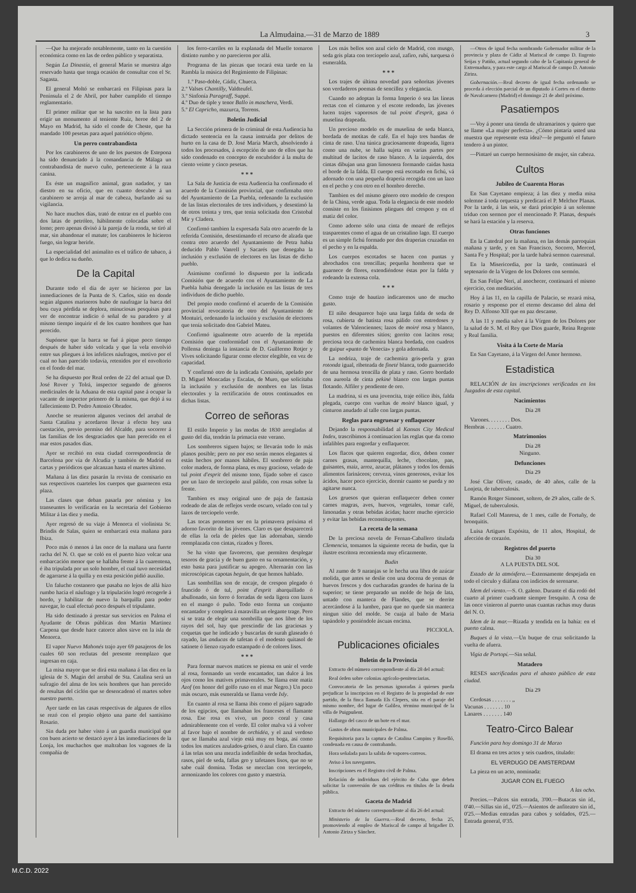La Almudaina.—31 de Marzo de 1889 3
—Que ha mejorado notablemente, tanto en la cuestión económica como en las de orden público y separatista.
Según La Dinastía, el general Marín se muestra algo reservado hasta que tenga ocasión de consultar con el Sr. Sagasta.
El general Moltó se embarcará en Filipinas para la Península el 2 de Abril, por haber cumplido el tiempo reglamentario.
El primer militar que se ha suscrito en la lista para erigir un monumento al teniente Ruiz, heroe del 2 de Mayo en Madrid, ha sido el conde de Cheste, que ha mandado 100 pesetas para aquel patriótico objeto.
Un perro contrabandista
Por los carabineros de uno de los puestos de Estepona ha sido denunciado á la comandancia de Málaga un contrabandista de nuevo cuño, perteneciente á la raza canina.
Es éste un magnífico animal, gran nadador, y tan diestro en su oficio, que en cuanto descubre á un carabinero se arroja al mar de cabeza, burlando así su vigilancia.
No hace muchos días, trató de entrar en el pueblo con dos latas de petróleo, hábilmente colocadas sobre el lomo; pero apenas divisó á la pareja de la ronda, se tiró al mar, sin abandonar el matute; los carabineros le hicieron fuego, sin lograr herirle.
La especialidad del animalito es el tráfico de tabaco, á que lo dedica su dueño.
De la Capital
Durante todo el día de ayer se hicieron por las inmediaciones de la Punta de S. Carlos, sitio en donde según algunos marineros hubo de naufragar la barca del bou cuya pérdida se deplora, minuciosas pesquisas para ver de encontrar indicio ó señal de su paradero y al mismo tiempo inquirir el de los cuatro hombres que han perecido.
Supónese que la barca se fué á pique poco tiempo después de haber sido volcada y que la vela envolvió entre sus pliegues á los infelices náufragos, motivo por el cual no han parecido todavía, retenidos por el envoltorio en el fondo del mar.
Se ha dispuesto por Real orden de 22 del actual que D. José Rover y Tolrá, inspector segundo de géneros medicinales de la Aduana de esta capital pase á ocupar la vacante de inspector primero de la misma, que dejó á su fallecimiento D. Pedro Antonio Obrador.
Anoche se reunieron algunos vecinos del arrabal de Santa Catalina y acordaron llevar á efecto hoy una cuestación, previo permiso del Alcalde, para socorrer á las familias de los desgraciados que han perecido en el mar estos pasados días.
Ayer se recibió en esta ciudad correspondencia de Barcelona por vía de Alcudia y también de Madrid en cartas y periódicos que alcanzan hasta el martes último.
Mañana á las diez pasarán la revista de comisario en sus respectivos cuarteles los cuerpos que guarnecen esta plaza.
Las clases que deban pasarla por nómina y los transeuntes lo verificarán en la secretaría del Gobierno Militar á las diez y media.
Ayer regresó de su viaje á Menorca el violinista Sr. Brindis de Salas, quien se embarcará esta mañana para Ibiza.
Poco más ó menos á las once de la mañana una fuerte racha del N. O. que se coló en el puerto hizo volcar una embarcación menor que se hallaba frente á la cuarentena, é iba tripulada por un solo hombre, el cual tuvo necesidad de agarrarse á la quilla y en esta posición pidió auxilio.
Un falucho costanero que pasaba no lejos de allá hizo rumbo hacia el náufrago y la tripulación logró recogerle á bordo, y habilitar de nuevo la barquilla para poder navegar, lo cual efectuó poco después el tripulante.
Ha sido destinado á prestar sus servicios en Palma el Ayudante de Obras públicas don Martin Martinez Carpena que desde hace catorce años sirve en la isla de Menorca.
El vapor Nuevo Mahonés trajo ayer 69 pasajeros de los cuales 60 son reclutas del presente reemplazo que ingresan en caja.
La misa mayor que se dirá esta mañana á las diez en la iglesia de S. Magín del arrabal de Sta. Catalina será un sufragio del alma de los seis hombres que han perecido de resultas del ciclón que se desencadenó el martes sobre nuestro puerto.
Ayer tarde en las casas respectivas de algunos de ellos se rezó con el propio objeto una parte del santísimo Rosario.
Sin duda por haber visto á un guardia municipal que con buen acierto se destacó ayer á las inmediaciones de la Lonja, los muchachos que maltraban los vagones de la compañía de
los ferro-carriles en la explanada del Muelle tomaron distinto rumbo y no parecieron por allá.
Programa de las piezas que tocará esta tarde en la Rambla la música del Regimiento de Filipinas:
1.º Paso-doble, Cádiz, Chueca.
2.º Valses Chantilly, Valdteufel.
3.º Sinfonía Paragraff, Suppé.
4.º Duo de tiple y tenor Ballo in maschera, Verdi.
5.º El Capricho, mazurca, Torrens.
Boletin Judicial
La Sección primera de lo criminal de esta Audiencia ha dictado sentencia en la causa instruida por delitos de hurto en la casa de D. José María March, absolviendo á todos los procesados, á escepción de uno de ellos que ha sido condenado en concepto de encubridor á la multa de ciento veinte y cinco pesetas.
* * *
La Sala de Justicia de esta Audiencia ha confirmado el acuerdo de la Comisión provincial, que confirmaba otro del Ayuntamiento de La Puebla, ordenando la exclusión de las listas electorales de tres individuos, y desestimó la de otros treinta y tres, que tenia solicitada don Cristobal Mir y Cladera.
Confirmó tambien la expresada Sala otro acuerdo de la referida Comisión, desestimando el recurso de alzada que contra otro acuerdo del Ayuntamiento de Petra habia deducido Pablo Vanrell y Sacarés que denegaba la inclusión y exclusión de electores en las listas de dicho pueblo.
Asimismo confirmó lo dispuesto por la indicada Comisión que de acuerdo con el Ayuntamiento de La Puebla habia denegado la inclusión en las listas de tres individuos de dicho pueblo.
Del propio modo confirmó el acuerdo de la Comisión provincial revocatoria de otro del Ayuntamiento de Montuiri, ordenando la inclusión y exclusión de electores que tenía solicitado don Gabriel Mateu.
Confirmó igualmente otro acuerdo de la repetida Comisión que conformidad con el Ayuntamiento de Pollensa deniega la instancia de D. Guillermo Rotjer y Vives solicitando figurar como elector elegible, en vez de capacidad.
Y confirmó otro de la indicada Comisión, apelado por D. Miguel Moncadas y Escalas, de Muro, que solicitaba la inclusión y exclusión de nombres en las listas electorales y la rectificación de otros continuados en dichas listas.
Correo de señoras
El estilo Imperio y las modas de 1830 arregladas al gusto del dia, tendrán la primacia este verano.
Los sombreros siguen bajos; se llevarán todo lo más planos posible; pero no por eso serán menos elegantes si están hechos por manos hábiles. El sombrero de paja color madera, de forma plana, es muy gracioso, velado de tul point d'esprit del mismo tono, fijado sobre el casco por un lazo de terciopelo azul pálido, con rosas sobre la frente.
Tambien es muy original uno de paja de fantasía rodeado de alas de reflejos verde oscuro, velado con tul y lazos de terciopelo verde.
Las tocas prometen ser en la primavera próxima el adorno favorito de las jóvenes. Claro es que desaparecerá de ellas la orla de pieles que las adornaban, siendo reemplazada con cintas, rizados y flores.
Se ha visto que favorecen, que permiten desplegar tesoros de gracia y de buen gusto en su ornamentación, y esto basta para justificar su apogeo. Alternarán con las microscópicas capotas beguin, de que hemos hablado.
Las sombrillas son de encaje, de crespon plegado ó fruncido ó de tul, point d'esprit abarquillado ó abullonado, sin forro ó forradas de seda ligera con lazos en el mango ó puño. Todo esto forma un conjunto encantador y completa á maravilla un elegante trage. Pero si se trata de elegir una sombrilla que nos libre de los rayos del sol, hay que prescindir de las graciosas y coquetas que he indicado y buscarlas de surah glaseado ó rayado, las anducas de tafetan ó el modesto quitasol de satinete ó lienzo rayado estampado ó de colores lisos.
* * *
Para formar nuevos matices se piensa en unir el verde al rosa, formando un verde encantador, tan dulce á los ojos como los matives primaverales. Se llama este matiz Azof (en honor del golfo ruso en el mar Negro.) Un poco más oscuro, más esmeralda se llama verde Isly.
En cuanto al rosa se llama ibis como el pájaro sagrado de los egipcios, que llamaban los franceses el flamante rosa. Ese rosa es vivo, un poco coral y casa admirablemente con el verde. El color malva vá á volver al favor bajo el nombre de orchidéa, y el azul verdoso que se llamaba azul viejo está muy en boga, así como todos los matices azulados-grises, ó azul claro. En cuanto á las telas son una mezcla indefinible de sedas brochadas, rasos, piel de seda, fallas gro y tafetanes lisos, que no se sabe cuál domina. Todas se mezclan con terciopelo, armonizando los colores con gusto y maestría.
Los más bellos son azul cielo de Madrid, con musgo, seda gris plata con terciopelo azul, zafiro, rubí, turquesa ó esmeralda.
* * *
Los trajes de última novedad para señoritas jóvenes son verdaderos poemas de sencillez y elegancia.
Cuando no adoptan la forma Imperio ó sea las líneas rectas con el cinturon y el escote redondo, las jóvenes lucen trajes vaporosos de tul point d'esprit, gasa ó muselina drapeada.
Un precioso modelo es de muselina de seda blanca, bordada de motitas de café. En el bajo tres bandas de cinta de raso. Una túnica graciosamente drapeada, ligera como una nube, se halla sujeta en varias partes por multitud de lacitos de raso blanco. A la izquierda, dos cintas dibujan una gran limosnera formando caidas hasta el borde de la falda. El cuerpo está escotado en fichú, vá adornado con una pequeña drapería recogida con un lazo en el pecho y con otro en el hombro derecho.
Tambien es del mismo género otro modelo de crespon de la China, verde agua. Toda la elegancia de este modelo consiste en los finísimos pliegues del crespon y en el matiz del color.
Como adorno sólo una cinta de moaré de reflejos trasparentes como el agua de un cristalino lago. El cuerpo es un simple fichú formado por dos draperias cruzadas en el pecho y en la espalda.
Los cuerpos escotados se hacen con puntas y abrochados con trencillas; pequeña hombrera que se guarnece de flores, extendiéndose éstas por la falda y rodeando la extensa cola.
* * *
Como traje de bautizo indicaremos uno de mucho gusto.
El niño desaparece bajo una larga falda de seda de rosa, cubierta de batista rosa pálido con entredoses y volantes de Valenciennes; lazos de moiré rosa y blanco, puestos en diferentes sitios; gorrito con lacitos rosa; preciosa toca de cachemira blanca bordada, con cuadros de guipur «punto de Venecia» y gola adornada.
La nodriza, traje de cachemira gris-perla y gran rotonda igual, ribeteada de fineté blanca, todo guarnecido de una hermosa trencilla de plata y raso. Gorro bordado con aureola de cinta pekiné blanco con largas puntas flotando. Alfiler y pendiente de oro.
La madrina, si es una jovencita, traje eólico ibis, falda plegada, cuerpo con vueltas de moiré blanco igual, y cinturon anudado al talle con largas puntas.
Reglas para engruesar y enflaquecer
Dejando la responsabilidad al Kansas City Medical Index, trascribimos á continuacion las reglas que da como infalibles para engordar y enflaquecer.
Los flacos que quieren engordar, dice, deben comer carnes grasas, mantequilla, leche, chocolate, pan, guisantes, maiz, arroz, azucar, plátanos y todos los demás alimentos farináceos; cerveza, vinos generosos, evitar los ácidos, hacer poco ejercicio, dormir cuanto se pueda y no agitarse nunca.
Los gruesos que quieran enflaquecer deben comer carnes magras, aves, huevos, vegetales, tomar café, limonadas y otras bebidas ácidas; hacer mucho ejercicio y evitar las bebidas reconstituyentes.
La receta de la semana
De la preciosa novela de Fernan-Caballero titulada Clemencia, tomamos la siguiente receta de budin, que la ilustre escritora recomienda muy eficazmente.
Budin
Al zumo de 9 naranjas se le hecha una libra de azúcar molida, que antes se deslíe con una docena de yemas de huevos frescos y dos cucharadas grandes de harina de la superior; se tiene preparado un molde de hoja de lata, untado con manteca de Flandes, que se derrite acercándose á la lumbre, para que no quede sin manteca ningun sitio del molde. Se cuaja al baño de Maria tapándolo y poniéndole áscuas encima.
PICCIOLA.
Publicaciones oficiales
Boletin de la Provincia
Extracto del número correspondiente al día 28 del actual:
Real órden sobre colonias agrícolo-penitenciarias.
Convocatoria de las personas ignoradas á quienes pueda perjudicar la inscripcion en el Registro de la propiedad de este partido, de la finca llamada Els Clepers, sita en el paraje del mismo nombre, del lugar de Galilea, término municipal de la villa de Puigpuñent.
Hallazgo del casco de un bote en el mar.
Gastos de obras municipales de Palma.
Requisitoria para la captura de Catalina Campins y Roselló, condenada en causa de contrabando.
Hora señalada para la salida de vapores-correos.
Aviso á los navegantes.
Inscripciones en el Registro civil de Palma.
Relación de individuos del ejército de Cuba que deben solicitar la conversión de sus créditos en títulos de la deuda pública.
Gaceta de Madrid
Extracto del número correspondiente al día 26 del actual:
Ministerio de la Guerra.—Real decreto, fecha 25, promoviendo al empleo de Mariscal de campo al brigadier D. Antonio Ziriza y Sánchez.
—Otros de igual fecha nombrando Gobernador militar de la provincia y plaza de Cádiz al Mariscal de campo D. Eugenio Seijas y Patiño, actual segundo cabo de la Capitanía general de Extremadura, y para este cargo al Mariscal de campo D. Antonio Ziriza.
Gobernación.—Real decreto de igual fecha ordenando se proceda á elección parcial de un diputado á Cortes en el distrito de Navalcarnero (Madrid) el domingo 21 de abril próximo.
Pasatiempos
—Voy á poner una tienda de ultramarinos y quiero que se llame «La mujer perfecta». ¿Cómo pintaría usted una muestra que represente esta idea?—le preguntó el futuro tendero á un pintor.
—Pintaré un cuerpo hermosísimo de mujer, sin cabeza.
Cultos
Jubileo de Cuarenta Horas
En San Cayetano empieza; á las diez y media misa solemne á toda orquesta y predicará el P. Melchor Planas. Por la tarde, á las seis, se dará principio á un solemne triduo con sermon por el mencionado P. Planas, después se hará la estación y la reserva.
Otras funciones
En la Catedral por la mañana, en las demás parroquias mañana y tarde, y en San Francisco, Socorro, Merced, Santa Fe y Hospital; por la tarde habrá sermon cuaresmal.
En la Misericordia, por la tarde, continuará el septenario de la Vírgen de los Dolores con sermón.
En San Felipe Neri, al anochecer, continuará el mismo ejercicio, con meditación.
Hoy á las 11, en la capilla de Palacio, se rezará misa, rosario y responso por el eterno descanso del alma del Rey D. Alfonso XII que en paz descanse.
A las 11 y media salve á la Vírgen de los Dolores por la salud de S. M. el Rey que Dios guarde, Reina Regente y Real familia.
Visita á la Corte de María
En San Cayetano, á la Vírgen del Amor hermoso.
Estadistica
RELACIÓN de las inscripciones verificadas en los Juzgados de esta capital.
Nacimientos
Día 28
Varones. . . . . . . . Dos.
Hembras . . . . . . . Cuatro.
Matrimonios
Día 28
Ninguno.
Defunciones
Día 29
José Clar Oliver, casado, de 40 años, calle de la Lonjeta, de tuberculosis.
Ramón Rotger Simonet, soltero, de 29 años, calle de S. Miguel, de tuberculosis.
Rafael Coll Manresa, de 1 mes, calle de Fortuñy, de bronquitis.
Luisa Artigues Expósita, de 11 años, Hospital, de afección de corazón.
Registros del puerto
Día 30
A LA PUESTA DEL SOL
Estado de la atmósfera.—Extensamente despejada en todo el círculo y diáfana con indicios de serenarse.
Idem del viento.—S. O. galeno. Durante el día rodó del cuarto al primer cuadrante siempre fresquito. A cosa de las once vinieron al puerto unas cuantas rachas muy duras del N. O.
Idem de la mar.—Rizada y tendida en la bahía: en el puerto calma.
Buques á la vista.—Un buque de cruz solicitando la vuelta de afuera.
Vigía de Portopí.—Sin señal.
Matadero
RESES sacrificadas para el abasto público de esta ciudad.
Día 29
Cerdosas . . . . . . . ,,
Vacunas . . . . . . . 10
Lanares . . . . . . . 140
Teatro-Circo Balear
Función para hoy domingo 31 de Marzo
El drama en tres actos y seis cuadros, titulado:
EL VERDUGO DE AMSTERDAM
La pieza en un acto, nominada:
JUGAR CON EL FUEGO
A las ocho.
Precios.—Palcos sin entrada, 3'00.—Butacas sin íd., 0'40.—Sillas sin íd., 0'25.—Asientos de anfiteatro sin íd., 0'25.—Medias entradas para cabos y soldados, 0'25.—Entrada general, 0'35.
M.C.D. 2022